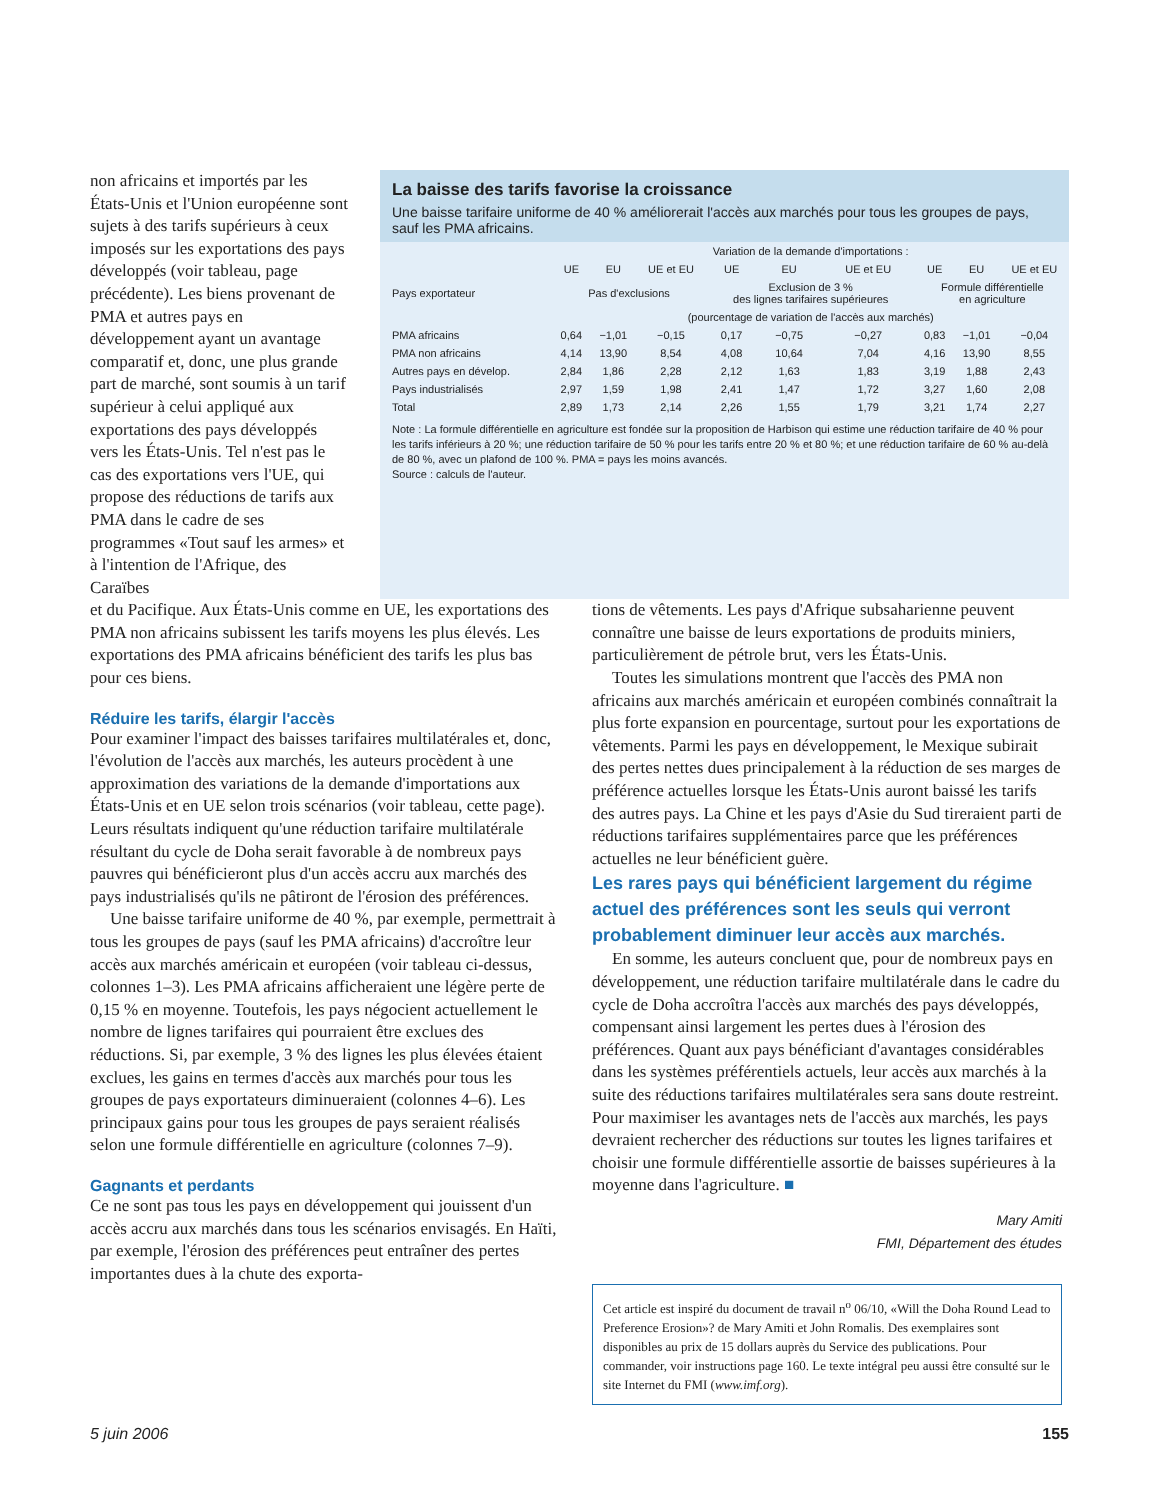non africains et importés par les États-Unis et l'Union européenne sont sujets à des tarifs supérieurs à ceux imposés sur les exportations des pays développés (voir tableau, page précédente). Les biens provenant de PMA et autres pays en développement ayant un avantage comparatif et, donc, une plus grande part de marché, sont soumis à un tarif supérieur à celui appliqué aux exportations des pays développés vers les États-Unis. Tel n'est pas le cas des exportations vers l'UE, qui propose des réductions de tarifs aux PMA dans le cadre de ses programmes «Tout sauf les armes» et à l'intention de l'Afrique, des Caraïbes
La baisse des tarifs favorise la croissance
Une baisse tarifaire uniforme de 40 % améliorerait l'accès aux marchés pour tous les groupes de pays, sauf les PMA africains.
| | Variation de la demande d'importations : | | | | | | | | |
| --- | --- | --- | --- | --- | --- | --- | --- | --- | --- |
| | UE | EU | UE et EU | UE | EU | UE et EU | UE | EU | UE et EU |
| Pays exportateur | Pas d'exclusions | | | Exclusion de 3 % des lignes tarifaires supérieures | | | Formule différentielle en agriculture | | |
| | (pourcentage de variation de l'accès aux marchés) | | | | | | | | |
| PMA africains | 0,64 | −1,01 | −0,15 | 0,17 | −0,75 | −0,27 | 0,83 | −1,01 | −0,04 |
| PMA non africains | 4,14 | 13,90 | 8,54 | 4,08 | 10,64 | 7,04 | 4,16 | 13,90 | 8,55 |
| Autres pays en dévelop. | 2,84 | 1,86 | 2,28 | 2,12 | 1,63 | 1,83 | 3,19 | 1,88 | 2,43 |
| Pays industrialisés | 2,97 | 1,59 | 1,98 | 2,41 | 1,47 | 1,72 | 3,27 | 1,60 | 2,08 |
| Total | 2,89 | 1,73 | 2,14 | 2,26 | 1,55 | 1,79 | 3,21 | 1,74 | 2,27 |
Note : La formule différentielle en agriculture est fondée sur la proposition de Harbison qui estime une réduction tarifaire de 40 % pour les tarifs inférieurs à 20 %; une réduction tarifaire de 50 % pour les tarifs entre 20 % et 80 %; et une réduction tarifaire de 60 % au-delà de 80 %, avec un plafond de 100 %. PMA = pays les moins avancés.
Source : calculs de l'auteur.
et du Pacifique. Aux États-Unis comme en UE, les exportations des PMA non africains subissent les tarifs moyens les plus élevés. Les exportations des PMA africains bénéficient des tarifs les plus bas pour ces biens.
Réduire les tarifs, élargir l'accès
Pour examiner l'impact des baisses tarifaires multilatérales et, donc, l'évolution de l'accès aux marchés, les auteurs procèdent à une approximation des variations de la demande d'importations aux États-Unis et en UE selon trois scénarios (voir tableau, cette page). Leurs résultats indiquent qu'une réduction tarifaire multilatérale résultant du cycle de Doha serait favorable à de nombreux pays pauvres qui bénéficieront plus d'un accès accru aux marchés des pays industrialisés qu'ils ne pâtiront de l'érosion des préférences.
Une baisse tarifaire uniforme de 40 %, par exemple, permettrait à tous les groupes de pays (sauf les PMA africains) d'accroître leur accès aux marchés américain et européen (voir tableau ci-dessus, colonnes 1–3). Les PMA africains afficheraient une légère perte de 0,15 % en moyenne. Toutefois, les pays négocient actuellement le nombre de lignes tarifaires qui pourraient être exclues des réductions. Si, par exemple, 3 % des lignes les plus élevées étaient exclues, les gains en termes d'accès aux marchés pour tous les groupes de pays exportateurs diminueraient (colonnes 4–6). Les principaux gains pour tous les groupes de pays seraient réalisés selon une formule différentielle en agriculture (colonnes 7–9).
Gagnants et perdants
Ce ne sont pas tous les pays en développement qui jouissent d'un accès accru aux marchés dans tous les scénarios envisagés. En Haïti, par exemple, l'érosion des préférences peut entraîner des pertes importantes dues à la chute des exporta-
tions de vêtements. Les pays d'Afrique subsaharienne peuvent connaître une baisse de leurs exportations de produits miniers, particulièrement de pétrole brut, vers les États-Unis.
Toutes les simulations montrent que l'accès des PMA non africains aux marchés américain et européen combinés connaîtrait la plus forte expansion en pourcentage, surtout pour les exportations de vêtements. Parmi les pays en développement, le Mexique subirait des pertes nettes dues principalement à la réduction de ses marges de préférence actuelles lorsque les États-Unis auront baissé les tarifs des autres pays. La Chine et les pays d'Asie du Sud tireraient parti de réductions tarifaires supplémentaires parce que les préférences actuelles ne leur bénéficient guère.
Les rares pays qui bénéficient largement du régime actuel des préférences sont les seuls qui verront probablement diminuer leur accès aux marchés.
En somme, les auteurs concluent que, pour de nombreux pays en développement, une réduction tarifaire multilatérale dans le cadre du cycle de Doha accroîtra l'accès aux marchés des pays développés, compensant ainsi largement les pertes dues à l'érosion des préférences. Quant aux pays bénéficiant d'avantages considérables dans les systèmes préférentiels actuels, leur accès aux marchés à la suite des réductions tarifaires multilatérales sera sans doute restreint. Pour maximiser les avantages nets de l'accès aux marchés, les pays devraient rechercher des réductions sur toutes les lignes tarifaires et choisir une formule différentielle assortie de baisses supérieures à la moyenne dans l'agriculture. ■
Mary Amiti
FMI, Département des études
Cet article est inspiré du document de travail n<sup>o</sup> 06/10, «Will the Doha Round Lead to Preference Erosion»? de Mary Amiti et John Romalis. Des exemplaires sont disponibles au prix de 15 dollars auprès du Service des publications. Pour commander, voir instructions page 160. Le texte intégral peu aussi être consulté sur le site Internet du FMI (www.imf.org).
5 juin 2006 155